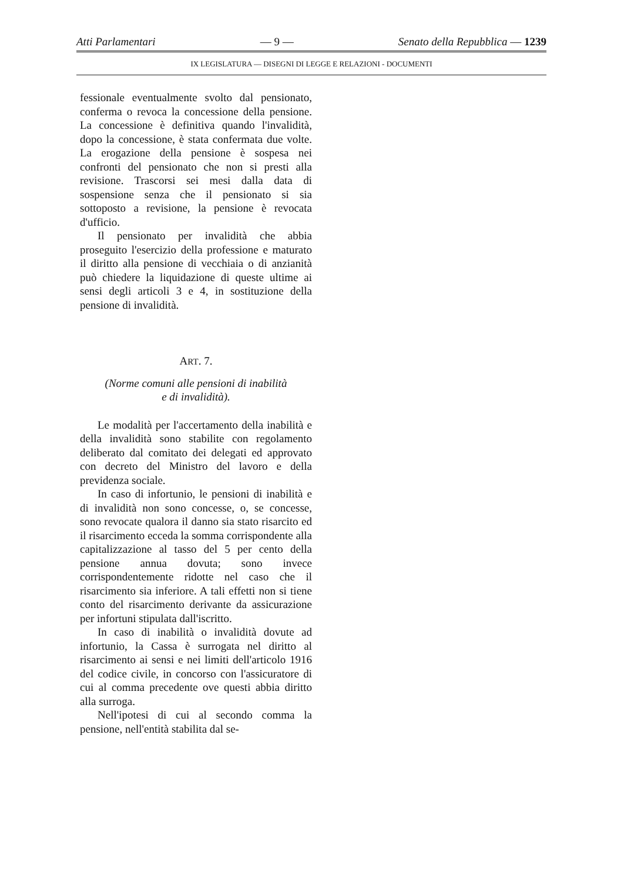Atti Parlamentari — 9 — Senato della Repubblica — 1239
IX LEGISLATURA — DISEGNI DI LEGGE E RELAZIONI - DOCUMENTI
fessionale eventualmente svolto dal pensionato, conferma o revoca la concessione della pensione. La concessione è definitiva quando l'invalidità, dopo la concessione, è stata confermata due volte. La erogazione della pensione è sospesa nei confronti del pensionato che non si presti alla revisione. Trascorsi sei mesi dalla data di sospensione senza che il pensionato si sia sottoposto a revisione, la pensione è revocata d'ufficio.
Il pensionato per invalidità che abbia proseguito l'esercizio della professione e maturato il diritto alla pensione di vecchiaia o di anzianità può chiedere la liquidazione di queste ultime ai sensi degli articoli 3 e 4, in sostituzione della pensione di invalidità.
ART. 7.
(Norme comuni alle pensioni di inabilità
e di invalidità).
Le modalità per l'accertamento della inabilità e della invalidità sono stabilite con regolamento deliberato dal comitato dei delegati ed approvato con decreto del Ministro del lavoro e della previdenza sociale.
In caso di infortunio, le pensioni di inabilità e di invalidità non sono concesse, o, se concesse, sono revocate qualora il danno sia stato risarcito ed il risarcimento ecceda la somma corrispondente alla capitalizzazione al tasso del 5 per cento della pensione annua dovuta; sono invece corrispondentemente ridotte nel caso che il risarcimento sia inferiore. A tali effetti non si tiene conto del risarcimento derivante da assicurazione per infortuni stipulata dall'iscritto.
In caso di inabilità o invalidità dovute ad infortunio, la Cassa è surrogata nel diritto al risarcimento ai sensi e nei limiti dell'articolo 1916 del codice civile, in concorso con l'assicuratore di cui al comma precedente ove questi abbia diritto alla surroga.
Nell'ipotesi di cui al secondo comma la pensione, nell'entità stabilita dal se-